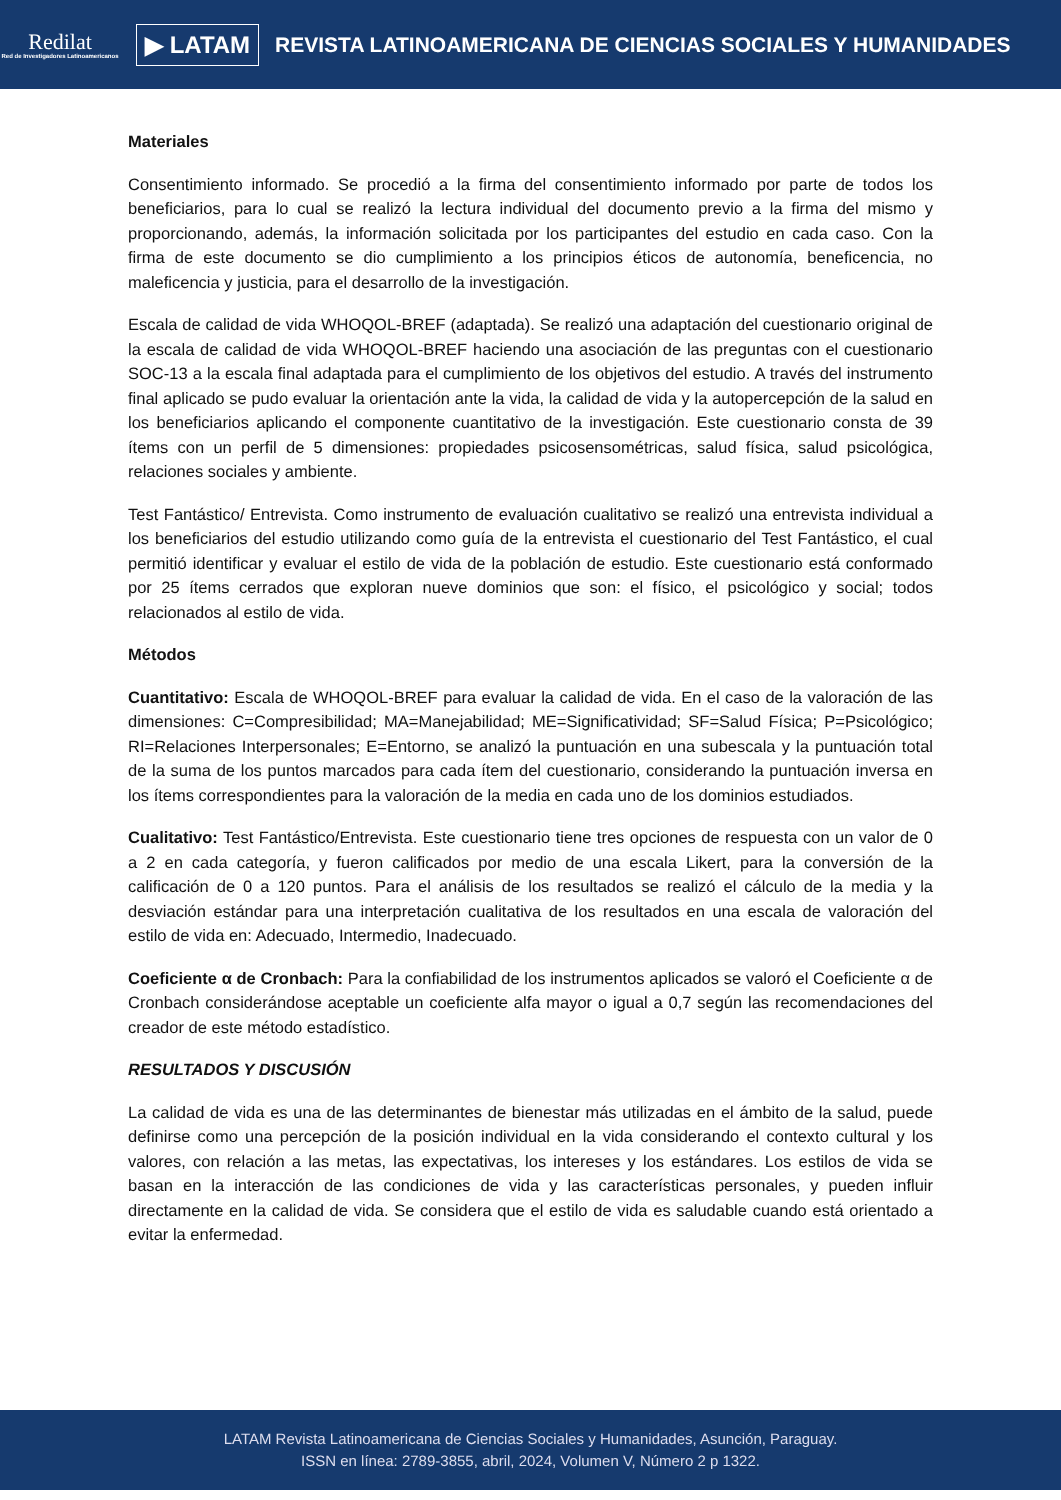Redilat
Red de Investigadores Latinoamericanos
▶ LATAM
REVISTA LATINOAMERICANA DE CIENCIAS SOCIALES Y HUMANIDADES
Materiales
Consentimiento informado. Se procedió a la firma del consentimiento informado por parte de todos los beneficiarios, para lo cual se realizó la lectura individual del documento previo a la firma del mismo y proporcionando, además, la información solicitada por los participantes del estudio en cada caso. Con la firma de este documento se dio cumplimiento a los principios éticos de autonomía, beneficencia, no maleficencia y justicia, para el desarrollo de la investigación.
Escala de calidad de vida WHOQOL-BREF (adaptada). Se realizó una adaptación del cuestionario original de la escala de calidad de vida WHOQOL-BREF haciendo una asociación de las preguntas con el cuestionario SOC-13 a la escala final adaptada para el cumplimiento de los objetivos del estudio. A través del instrumento final aplicado se pudo evaluar la orientación ante la vida, la calidad de vida y la autopercepción de la salud en los beneficiarios aplicando el componente cuantitativo de la investigación. Este cuestionario consta de 39 ítems con un perfil de 5 dimensiones: propiedades psicosensométricas, salud física, salud psicológica, relaciones sociales y ambiente.
Test Fantástico/ Entrevista. Como instrumento de evaluación cualitativo se realizó una entrevista individual a los beneficiarios del estudio utilizando como guía de la entrevista el cuestionario del Test Fantástico, el cual permitió identificar y evaluar el estilo de vida de la población de estudio. Este cuestionario está conformado por 25 ítems cerrados que exploran nueve dominios que son: el físico, el psicológico y social; todos relacionados al estilo de vida.
Métodos
Cuantitativo: Escala de WHOQOL-BREF para evaluar la calidad de vida. En el caso de la valoración de las dimensiones: C=Compresibilidad; MA=Manejabilidad; ME=Significatividad; SF=Salud Física; P=Psicológico; RI=Relaciones Interpersonales; E=Entorno, se analizó la puntuación en una subescala y la puntuación total de la suma de los puntos marcados para cada ítem del cuestionario, considerando la puntuación inversa en los ítems correspondientes para la valoración de la media en cada uno de los dominios estudiados.
Cualitativo: Test Fantástico/Entrevista. Este cuestionario tiene tres opciones de respuesta con un valor de 0 a 2 en cada categoría, y fueron calificados por medio de una escala Likert, para la conversión de la calificación de 0 a 120 puntos. Para el análisis de los resultados se realizó el cálculo de la media y la desviación estándar para una interpretación cualitativa de los resultados en una escala de valoración del estilo de vida en: Adecuado, Intermedio, Inadecuado.
Coeficiente α de Cronbach: Para la confiabilidad de los instrumentos aplicados se valoró el Coeficiente α de Cronbach considerándose aceptable un coeficiente alfa mayor o igual a 0,7 según las recomendaciones del creador de este método estadístico.
RESULTADOS Y DISCUSIÓN
La calidad de vida es una de las determinantes de bienestar más utilizadas en el ámbito de la salud, puede definirse como una percepción de la posición individual en la vida considerando el contexto cultural y los valores, con relación a las metas, las expectativas, los intereses y los estándares. Los estilos de vida se basan en la interacción de las condiciones de vida y las características personales, y pueden influir directamente en la calidad de vida. Se considera que el estilo de vida es saludable cuando está orientado a evitar la enfermedad.
LATAM Revista Latinoamericana de Ciencias Sociales y Humanidades, Asunción, Paraguay.
ISSN en línea: 2789-3855, abril, 2024, Volumen V, Número 2 p 1322.